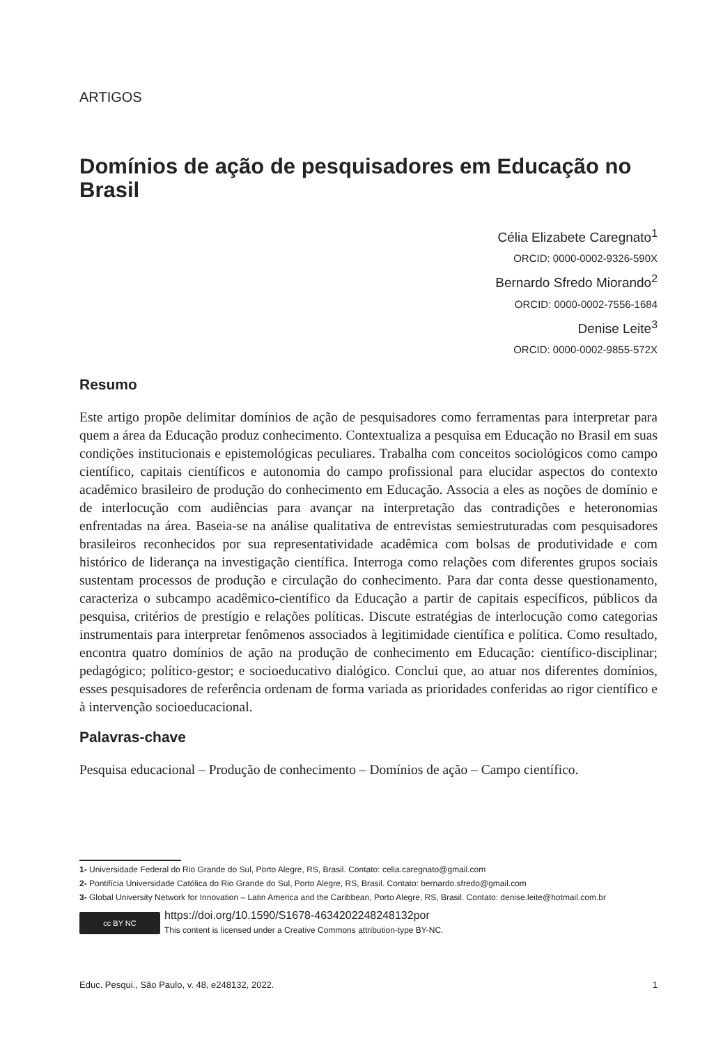ARTIGOS
Domínios de ação de pesquisadores em Educação no Brasil
Célia Elizabete Caregnato<sup>1</sup>
ORCID: 0000-0002-9326-590X
Bernardo Sfredo Miorando<sup>2</sup>
ORCID: 0000-0002-7556-1684
Denise Leite<sup>3</sup>
ORCID: 0000-0002-9855-572X
Resumo
Este artigo propõe delimitar domínios de ação de pesquisadores como ferramentas para interpretar para quem a área da Educação produz conhecimento. Contextualiza a pesquisa em Educação no Brasil em suas condições institucionais e epistemológicas peculiares. Trabalha com conceitos sociológicos como campo científico, capitais científicos e autonomia do campo profissional para elucidar aspectos do contexto acadêmico brasileiro de produção do conhecimento em Educação. Associa a eles as noções de domínio e de interlocução com audiências para avançar na interpretação das contradições e heteronomias enfrentadas na área. Baseia-se na análise qualitativa de entrevistas semiestruturadas com pesquisadores brasileiros reconhecidos por sua representatividade acadêmica com bolsas de produtividade e com histórico de liderança na investigação científica. Interroga como relações com diferentes grupos sociais sustentam processos de produção e circulação do conhecimento. Para dar conta desse questionamento, caracteriza o subcampo acadêmico-científico da Educação a partir de capitais específicos, públicos da pesquisa, critérios de prestígio e relações políticas. Discute estratégias de interlocução como categorias instrumentais para interpretar fenômenos associados à legitimidade científica e política. Como resultado, encontra quatro domínios de ação na produção de conhecimento em Educação: científico-disciplinar; pedagógico; político-gestor; e socioeducativo dialógico. Conclui que, ao atuar nos diferentes domínios, esses pesquisadores de referência ordenam de forma variada as prioridades conferidas ao rigor científico e à intervenção socioeducacional.
Palavras-chave
Pesquisa educacional – Produção de conhecimento – Domínios de ação – Campo científico.
1- Universidade Federal do Rio Grande do Sul, Porto Alegre, RS, Brasil. Contato: celia.caregnato@gmail.com
2- Pontifícia Universidade Católica do Rio Grande do Sul, Porto Alegre, RS, Brasil. Contato: bernardo.sfredo@gmail.com
3- Global University Network for Innovation – Latin America and the Caribbean, Porto Alegre, RS, Brasil. Contato: denise.leite@hotmail.com.br
cc BY NC
https://doi.org/10.1590/S1678-4634202248248132por
This content is licensed under a Creative Commons attribution-type BY-NC.
Educ. Pesqui., São Paulo, v. 48, e248132, 2022. 1